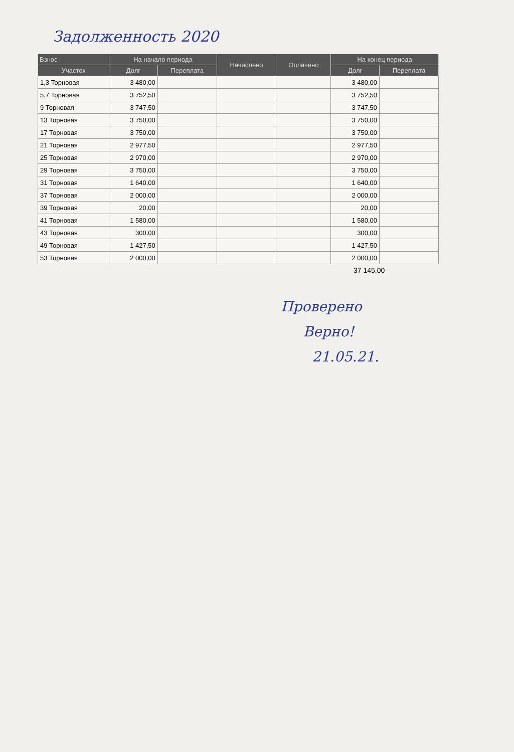Задолженность 2020
| Взнос | На начало периода | | Начислено | Оплачено | На конец периода | |
| --- | --- | --- | --- | --- | --- | --- |
| Участок | Долг | Переплата | | | Долг | Переплата |
| 1,3 Торновая | 3 480,00 | | | | 3 480,00 | |
| 5,7 Торновая | 3 752,50 | | | | 3 752,50 | |
| 9 Торновая | 3 747,50 | | | | 3 747,50 | |
| 13 Торновая | 3 750,00 | | | | 3 750,00 | |
| 17 Торновая | 3 750,00 | | | | 3 750,00 | |
| 21 Торновая | 2 977,50 | | | | 2 977,50 | |
| 25 Торновая | 2 970,00 | | | | 2 970,00 | |
| 29 Торновая | 3 750,00 | | | | 3 750,00 | |
| 31 Торновая | 1 640,00 | | | | 1 640,00 | |
| 37 Торновая | 2 000,00 | | | | 2 000,00 | |
| 39 Торновая | 20,00 | | | | 20,00 | |
| 41 Торновая | 1 580,00 | | | | 1 580,00 | |
| 43 Торновая | 300,00 | | | | 300,00 | |
| 49 Торновая | 1 427,50 | | | | 1 427,50 | |
| 53 Торновая | 2 000,00 | | | | 2 000,00 | |
37 145,00
Проверено
Верно!
21.05.21.